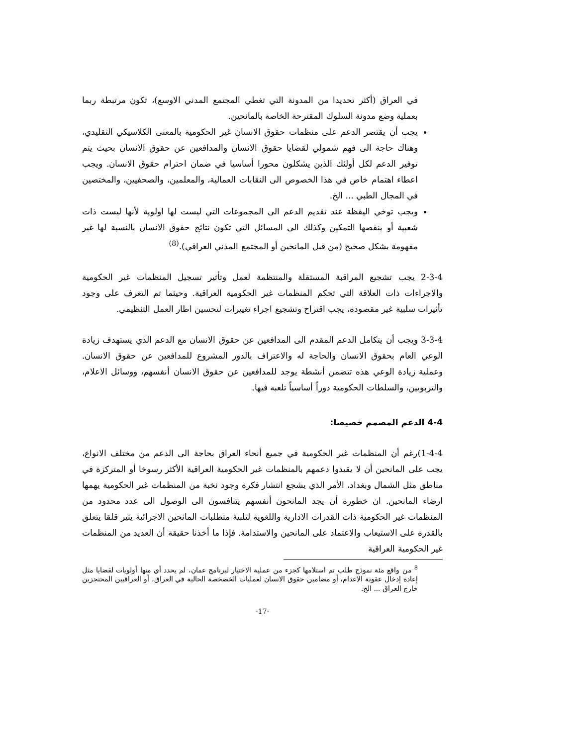في العراق (أكثر تحديدا من المدونة التي تغطي المجتمع المدني الاوسع)، تكون مرتبطة ربما بعملية وضع مدونة السلوك المقترحة الخاصة بالمانحين.
يجب أن يقتصر الدعم على منظمات حقوق الانسان غير الحكومية بالمعنى الكلاسيكي التقليدي، وهناك حاجة الى فهم شمولي لقضايا حقوق الانسان والمدافعين عن حقوق الانسان بحيث يتم توفير الدعم لكل أولئك الذين يشكلون محورا أساسيا في ضمان احترام حقوق الانسان. ويجب اعطاء اهتمام خاص في هذا الخصوص الى النقابات العمالية، والمعلمين، والصحفيين، والمختصين في المجال الطبي ... الخ.
ويجب توخي اليقظة عند تقديم الدعم الى المجموعات التي ليست لها اولوية لأنها ليست ذات شعبية أو ينقصها التمكين وكذلك الى المسائل التي تكون نتائج حقوق الانسان بالنسبة لها غير مفهومة بشكل صحيح (من قبل المانحين أو المجتمع المدني العراقي).<sup>(8)</sup>
2-3-4 يجب تشجيع المراقبة المستقلة والمنتظمة لعمل وتأثير تسجيل المنظمات غير الحكومية والاجراءات ذات العلاقة التي تحكم المنظمات غير الحكومية العراقية. وحيثما تم التعرف على وجود تأثيرات سلبية غير مقصودة، يجب اقتراح وتشجيع اجراء تغييرات لتحسين اطار العمل التنظيمي.
3-3-4 ويجب أن يتكامل الدعم المقدم الى المدافعين عن حقوق الانسان مع الدعم الذي يستهدف زيادة الوعي العام بحقوق الانسان والحاجة له والاعتراف بالدور المشروع للمدافعين عن حقوق الانسان. وعملية زيادة الوعي هذه تتضمن أنشطة يوجد للمدافعين عن حقوق الانسان أنفسهم، ووسائل الاعلام، والتربويين، والسلطات الحكومية دوراً أساسياً تلعبه فيها.
4-4 الدعم المصمم خصيصا:
1-4-4)رغم أن المنظمات غير الحكومية في جميع أنحاء العراق بحاجة الى الدعم من مختلف الانواع، يجب على المانحين أن لا يقيدوا دعمهم بالمنظمات غير الحكومية العراقية الأكثر رسوخا أو المتركزة في مناطق مثل الشمال وبغداد، الأمر الذي يشجع انتشار فكرة وجود نخبة من المنظمات غير الحكومية يهمها ارضاء المانحين. ان خطورة أن يجد المانحون أنفسهم يتنافسون الى الوصول الى عدد محدود من المنظمات غير الحكومية ذات القدرات الادارية واللغوية لتلبية متطلبات المانحين الاجرائية يثير قلقا يتعلق بالقدرة على الاستيعاب والاعتماد على المانحين والاستدامة. فإذا ما أخذنا حقيقة أن العديد من المنظمات غير الحكومية العراقية
<sup>8</sup> من واقع مئة نموذج طلب تم استلامها كجزء من عملية الاختيار لبرنامج عمان، لم يحدد أي منها أولويات لقضايا مثل إعادة إدخال عقوبة الاعدام، أو مضامين حقوق الانسان لعمليات الخصخصة الحالية في العراق، أو العراقيين المحتجزين خارج العراق ... الخ.
-17-